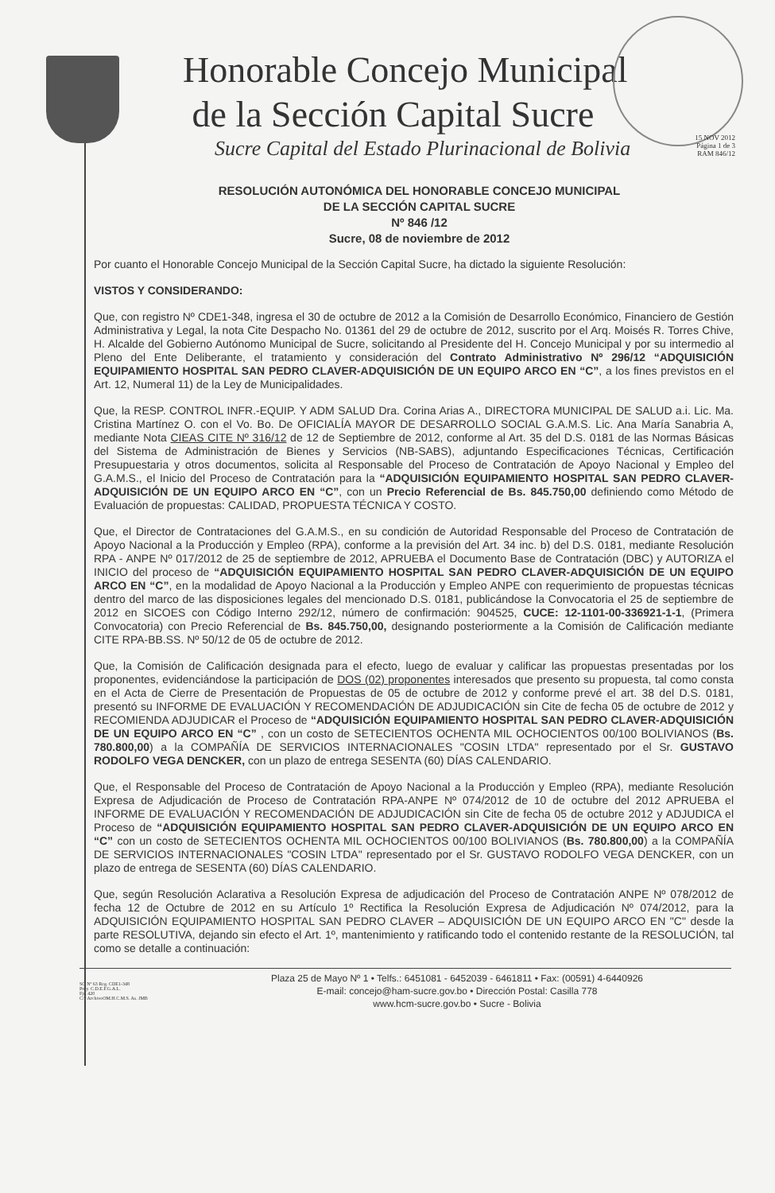Honorable Concejo Municipal
de la Sección Capital Sucre
Sucre Capital del Estado Plurinacional de Bolivia
15 NOV 2012
Página 1 de 3
RAM 846/12
RESOLUCIÓN AUTONÓMICA DEL HONORABLE CONCEJO MUNICIPAL
DE LA SECCIÓN CAPITAL SUCRE
Nº 846 /12
Sucre, 08 de noviembre de 2012
Por cuanto el Honorable Concejo Municipal de la Sección Capital Sucre, ha dictado la siguiente Resolución:
VISTOS Y CONSIDERANDO:
Que, con registro Nº CDE1-348, ingresa el 30 de octubre de 2012 a la Comisión de Desarrollo Económico, Financiero de Gestión Administrativa y Legal, la nota Cite Despacho No. 01361 del 29 de octubre de 2012, suscrito por el Arq. Moisés R. Torres Chive, H. Alcalde del Gobierno Autónomo Municipal de Sucre, solicitando al Presidente del H. Concejo Municipal y por su intermedio al Pleno del Ente Deliberante, el tratamiento y consideración del Contrato Administrativo Nº 296/12 “ADQUISICIÓN EQUIPAMIENTO HOSPITAL SAN PEDRO CLAVER-ADQUISICIÓN DE UN EQUIPO ARCO EN “C”, a los fines previstos en el Art. 12, Numeral 11) de la Ley de Municipalidades.
Que, la RESP. CONTROL INFR.-EQUIP. Y ADM SALUD Dra. Corina Arias A., DIRECTORA MUNICIPAL DE SALUD a.i. Lic. Ma. Cristina Martínez O. con el Vo. Bo. De OFICIALÍA MAYOR DE DESARROLLO SOCIAL G.A.M.S. Lic. Ana María Sanabria A, mediante Nota CIEAS CITE Nº 316/12 de 12 de Septiembre de 2012, conforme al Art. 35 del D.S. 0181 de las Normas Básicas del Sistema de Administración de Bienes y Servicios (NB-SABS), adjuntando Especificaciones Técnicas, Certificación Presupuestaria y otros documentos, solicita al Responsable del Proceso de Contratación de Apoyo Nacional y Empleo del G.A.M.S., el Inicio del Proceso de Contratación para la “ADQUISICIÓN EQUIPAMIENTO HOSPITAL SAN PEDRO CLAVER-ADQUISICIÓN DE UN EQUIPO ARCO EN “C”, con un Precio Referencial de Bs. 845.750,00 definiendo como Método de Evaluación de propuestas: CALIDAD, PROPUESTA TÉCNICA Y COSTO.
Que, el Director de Contrataciones del G.A.M.S., en su condición de Autoridad Responsable del Proceso de Contratación de Apoyo Nacional a la Producción y Empleo (RPA), conforme a la previsión del Art. 34 inc. b) del D.S. 0181, mediante Resolución RPA - ANPE Nº 017/2012 de 25 de septiembre de 2012, APRUEBA el Documento Base de Contratación (DBC) y AUTORIZA el INICIO del proceso de “ADQUISICIÓN EQUIPAMIENTO HOSPITAL SAN PEDRO CLAVER-ADQUISICIÓN DE UN EQUIPO ARCO EN “C”, en la modalidad de Apoyo Nacional a la Producción y Empleo ANPE con requerimiento de propuestas técnicas dentro del marco de las disposiciones legales del mencionado D.S. 0181, publicándose la Convocatoria el 25 de septiembre de 2012 en SICOES con Código Interno 292/12, número de confirmación: 904525, CUCE: 12-1101-00-336921-1-1, (Primera Convocatoria) con Precio Referencial de Bs. 845.750,00, designando posteriormente a la Comisión de Calificación mediante CITE RPA-BB.SS. Nº 50/12 de 05 de octubre de 2012.
Que, la Comisión de Calificación designada para el efecto, luego de evaluar y calificar las propuestas presentadas por los proponentes, evidenciándose la participación de DOS (02) proponentes interesados que presento su propuesta, tal como consta en el Acta de Cierre de Presentación de Propuestas de 05 de octubre de 2012 y conforme prevé el art. 38 del D.S. 0181, presentó su INFORME DE EVALUACIÓN Y RECOMENDACIÓN DE ADJUDICACIÓN sin Cite de fecha 05 de octubre de 2012 y RECOMIENDA ADJUDICAR el Proceso de “ADQUISICIÓN EQUIPAMIENTO HOSPITAL SAN PEDRO CLAVER-ADQUISICIÓN DE UN EQUIPO ARCO EN “C” , con un costo de SETECIENTOS OCHENTA MIL OCHOCIENTOS 00/100 BOLIVIANOS (Bs. 780.800,00) a la COMPAÑÍA DE SERVICIOS INTERNACIONALES "COSIN LTDA" representado por el Sr. GUSTAVO RODOLFO VEGA DENCKER, con un plazo de entrega SESENTA (60) DÍAS CALENDARIO.
Que, el Responsable del Proceso de Contratación de Apoyo Nacional a la Producción y Empleo (RPA), mediante Resolución Expresa de Adjudicación de Proceso de Contratación RPA-ANPE Nº 074/2012 de 10 de octubre del 2012 APRUEBA el INFORME DE EVALUACIÓN Y RECOMENDACIÓN DE ADJUDICACIÓN sin Cite de fecha 05 de octubre 2012 y ADJUDICA el Proceso de “ADQUISICIÓN EQUIPAMIENTO HOSPITAL SAN PEDRO CLAVER-ADQUISICIÓN DE UN EQUIPO ARCO EN “C” con un costo de SETECIENTOS OCHENTA MIL OCHOCIENTOS 00/100 BOLIVIANOS (Bs. 780.800,00) a la COMPAÑÍA DE SERVICIOS INTERNACIONALES "COSIN LTDA" representado por el Sr. GUSTAVO RODOLFO VEGA DENCKER, con un plazo de entrega de SESENTA (60) DÍAS CALENDARIO.
Que, según Resolución Aclarativa a Resolución Expresa de adjudicación del Proceso de Contratación ANPE Nº 078/2012 de fecha 12 de Octubre de 2012 en su Artículo 1º Rectifica la Resolución Expresa de Adjudicación Nº 074/2012, para la ADQUISICIÓN EQUIPAMIENTO HOSPITAL SAN PEDRO CLAVER – ADQUISICIÓN DE UN EQUIPO ARCO EN "C" desde la parte RESOLUTIVA, dejando sin efecto el Art. 1º, mantenimiento y ratificando todo el contenido restante de la RESOLUCIÓN, tal como se detalle a continuación:
SO Nº 63 Reg. CDE1-348
Proy. C.D.E.F.G.A.L.
Fjs. 420
C/c ArchivoOM.H.C.M.S. As. JMB
Plaza 25 de Mayo Nº 1 • Telfs.: 6451081 - 6452039 - 6461811 • Fax: (00591) 4-6440926
E-mail: concejo@ham-sucre.gov.bo • Dirección Postal: Casilla 778
www.hcm-sucre.gov.bo • Sucre - Bolivia